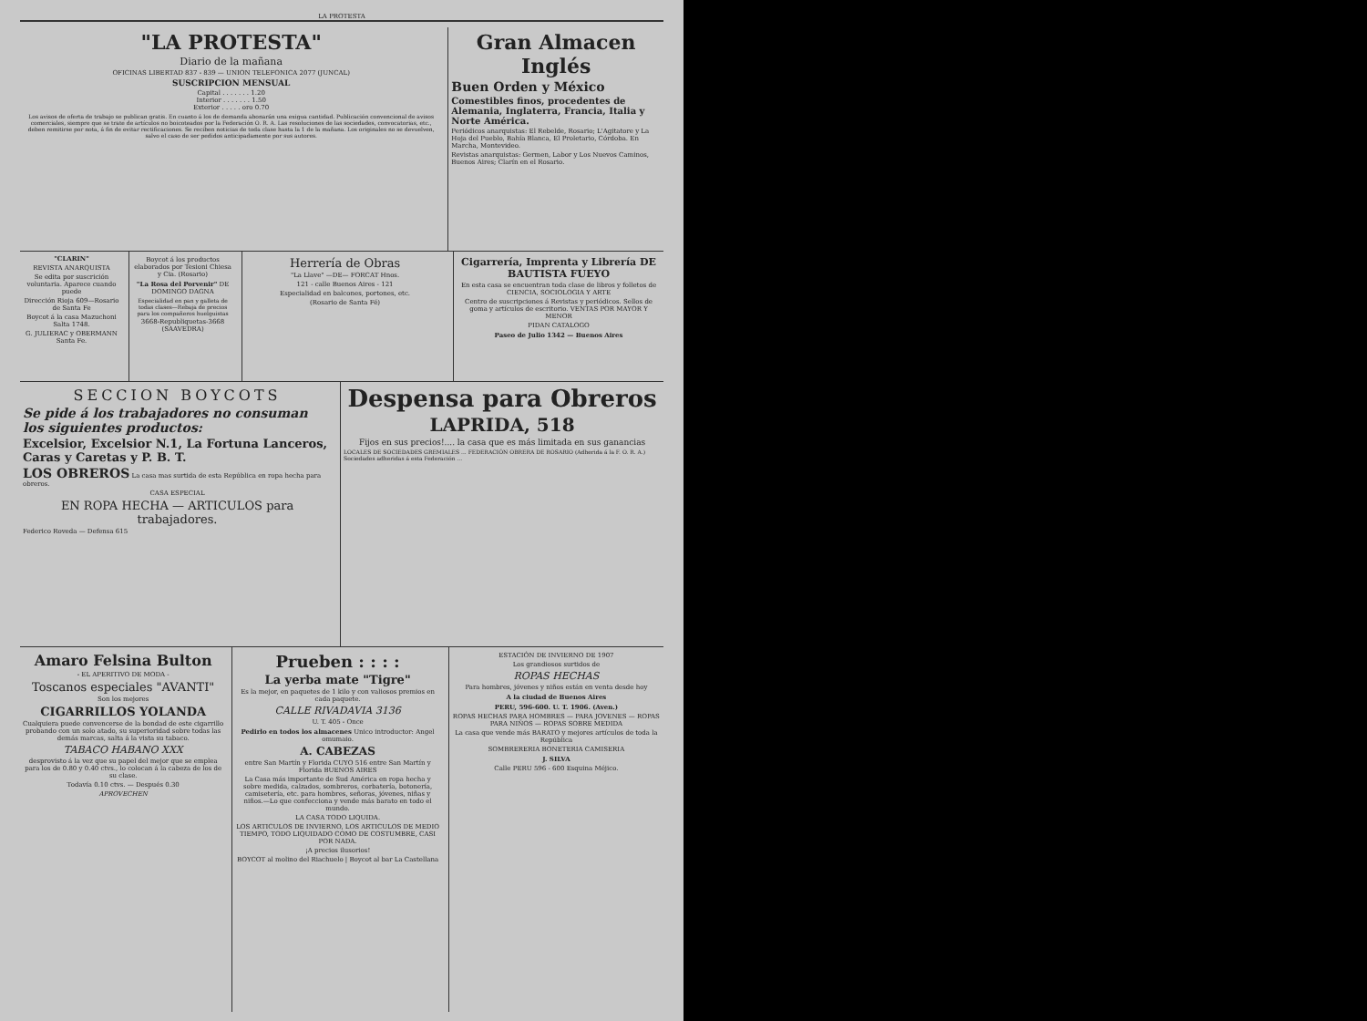LA PROTESTA
"LA PROTESTA"
Diario de la mañana
OFICINAS LIBERTAD 837 - 839 — UNION TELEFONICA 2077 (JUNCAL)
SUSCRIPCION MENSUAL
Capital . . . . . . . 1.20
Interior . . . . . . . 1.50
Exterior . . . . . oro 0.70
Los avisos de oferta de trabajo se publican gratis. En cuanto á los de demanda abonarán una exigua cantidad. Publicación convencional de avisos comerciales, siempre que se trate de artículos no boicoteados por la Federación O. R. A. Las resoluciones de las sociedades, convocatorias, etc., deben remitirse por nota, á fin de evitar rectificaciones. Se reciben noticias de toda clase hasta la 1 de la mañana. Los originales no se devuelven, salvo el caso de ser pedidos anticipadamente por sus autores.
Gran Almacen Inglés
Buen Orden y México
Comestibles finos, procedentes de Alemania, Inglaterra, Francia, Italia y Norte América.
Periódicos anarquistas: El Rebelde, Rosario; L'Agitatore y La Hoja del Pueblo, Bahía Blanca, El Proletario, Córdoba. En Marcha, Montevideo.
Revistas anarquistas: Germen, Labor y Los Nuevos Caminos, Buenos Aires; Clarín en el Rosario.
"CLARIN"
REVISTA ANARQUISTA
Se edita por suscrición voluntaria. Aparece cuando puede
Dirección Rioja 609—Rosario de Santa Fe
Boycot á la casa Mazuchoni Salta 1748.
G. JULIERAC y OBERMANN Santa Fe.
Boycot á los productos elaborados por Tesioni Chiesa y Cia. (Rosario)
"La Rosa del Porvenir" DE DOMINGO DAGNA
Especialidad en pan y galleta de todas clases—Rebaja de precios para los compañeros huelguistas
3668-Republiquetas-3668 (SAAVEDRA)
Herrería de Obras
"La Llave" —DE— FORCAT Hnos.
121 - calle Buenos Aires - 121
Especialidad en balcones, portones, etc.
(Rosario de Santa Fé)
Cigarrería, Imprenta y Librería DE BAUTISTA FUEYO
En esta casa se encuentran toda clase de libros y folletos de CIENCIA, SOCIOLOGIA Y ARTE
Centro de suscripciones á Revistas y periódicos. Sellos de goma y artículos de escritorio. VENTAS POR MAYOR Y MENOR
PIDAN CATALOGO
Paseo de Julio 1342 — Buenos Aires
SECCION BOYCOTS
Se pide á los trabajadores no consuman los siguientes productos:
Excelsior, Excelsior N.1, La Fortuna Lanceros, Caras y Caretas y P. B. T.
LOS OBREROS La casa mas surtida de esta República en ropa hecha para obreros.
CASA ESPECIAL
EN ROPA HECHA — ARTICULOS para trabajadores.
Federico Roveda — Defensa 615
Despensa para Obreros
LAPRIDA, 518
Fijos en sus precios!.... la casa que es más limitada en sus ganancias
LOCALES DE SOCIEDADES GREMIALES ... FEDERACIÓN OBRERA DE ROSARIO (Adherida á la F. O. R. A.) Sociedades adheridas á esta Federación ...
Amaro Felsina Bulton
- EL APERITIVO DE MODA -
Toscanos especiales "AVANTI"
Son los mejores
CIGARRILLOS YOLANDA
Cualquiera puede convencerse de la bondad de este cigarrillo probando con un solo atado, su superioridad sobre todas las demás marcas, salta á la vista su tabaco.
TABACO HABANO XXX
desprovisto á la vez que su papel del mejor que se emplea para los de 0.80 y 0.40 ctvs., lo colocan á la cabeza de los de su clase.
Todavía 0.10 ctvs. — Después 0.30
APROVECHEN
Prueben : : : :
La yerba mate "Tigre"
Es la mejor, en paquetes de 1 kilo y con valiosos premios en cada paquete.
CALLE RIVADAVIA 3136
U. T. 405 - Once
Pedirlo en todos los almacenes Unico introductor: Angel omumaio.
A. CABEZAS
entre San Martín y Florida CUYO 516 entre San Martín y Florida BUENOS AIRES
La Casa más importante de Sud América en ropa hecha y sobre medida, calzados, sombreros, corbatería, botonería, camisetería, etc. para hombres, señoras, jóvenes, niñas y niños.—Lo que confecciona y vende más barato en todo el mundo.
LA CASA TODO LIQUIDA.
LOS ARTICULOS DE INVIERNO, LOS ARTICULOS DE MEDIO TIEMPO, TODO LIQUIDADO COMO DE COSTUMBRE, CASI POR NADA.
¡A precios ilusorios!
BOYCOT al molino del Riachuelo | Boycot al bar La Castellana
ESTACIÓN DE INVIERNO DE 1907
Los grandiosos surtidos de
ROPAS HECHAS
Para hombres, jóvenes y niños están en venta desde hoy
A la ciudad de Buenos Aires
PERU, 596-600. U. T. 1906. (Aven.)
ROPAS HECHAS PARA HOMBRES — PARA JOVENES — ROPAS PARA NIÑOS — ROPAS SOBRE MEDIDA
La casa que vende más BARATO y mejores artículos de toda la República
SOMBRERERIA BONETERIA CAMISERIA
J. SILVA
Calle PERU 596 - 600 Esquina Méjico.